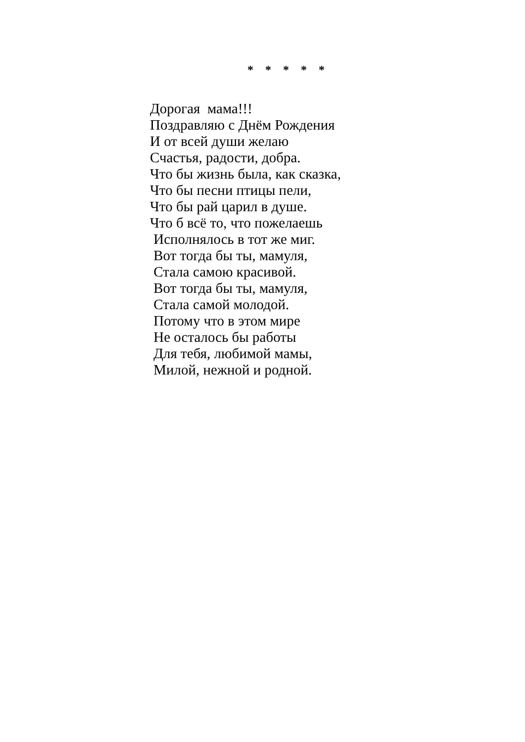* * * * *
Дорогая мама!!! Поздравляю с Днём Рождения И от всей души желаю Счастья, радости, добра. Что бы жизнь была, как сказка, Что бы песни птицы пели, Что бы рай царил в душе. Что б всё то, что пожелаешь Исполнялось в тот же миг. Вот тогда бы ты, мамуля, Стала самою красивой. Вот тогда бы ты, мамуля, Стала самой молодой. Потому что в этом мире Не осталось бы работы Для тебя, любимой мамы, Милой, нежной и родной.